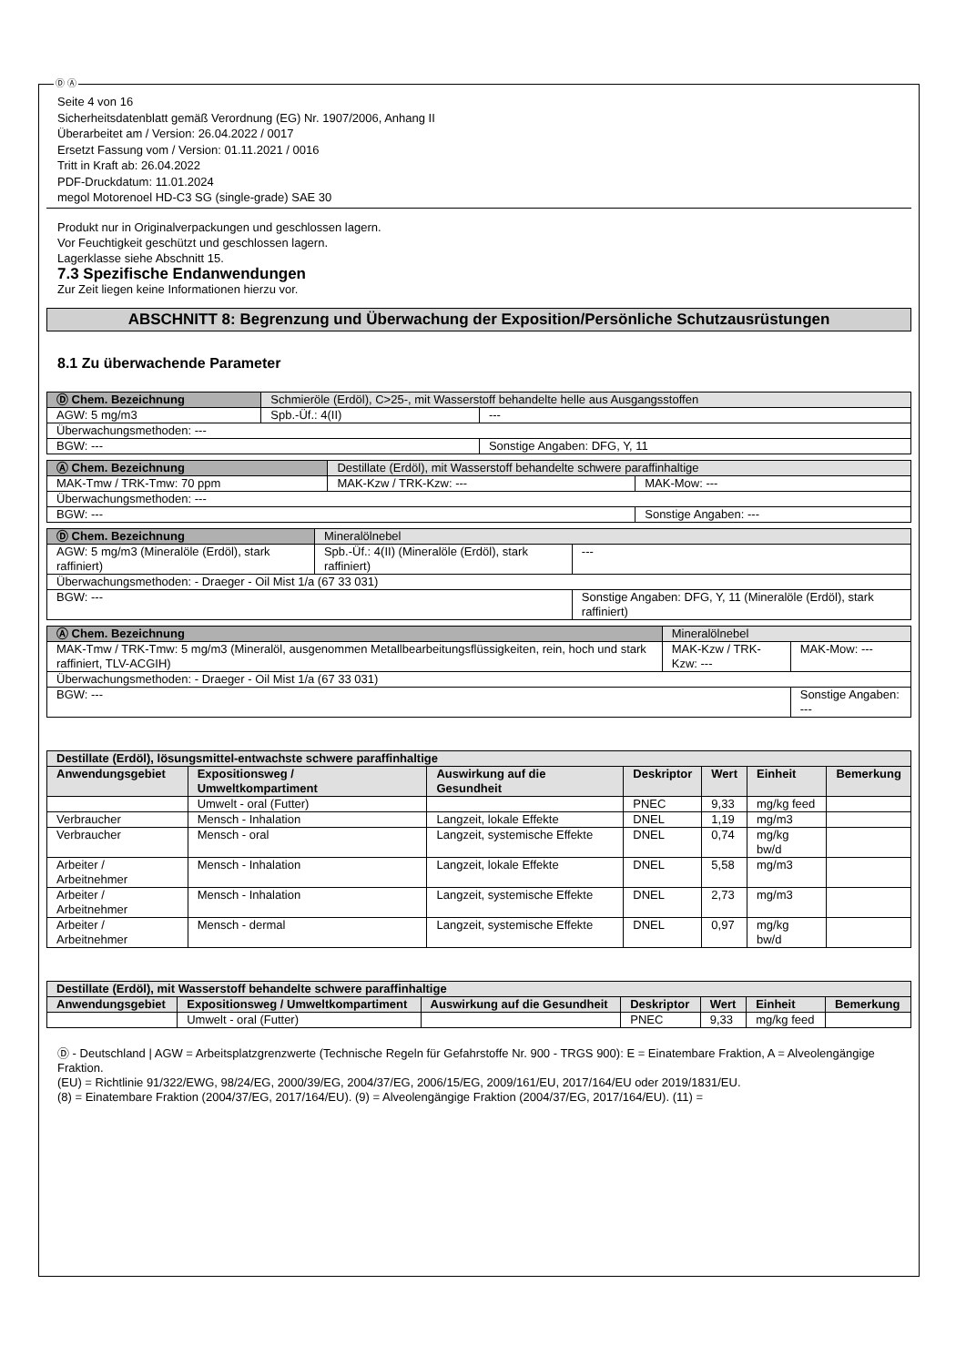Ⓓ Ⓐ
Seite 4 von 16
Sicherheitsdatenblatt gemäß Verordnung (EG) Nr. 1907/2006, Anhang II
Überarbeitet am / Version: 26.04.2022 / 0017
Ersetzt Fassung vom / Version: 01.11.2021 / 0016
Tritt in Kraft ab: 26.04.2022
PDF-Druckdatum: 11.01.2024
megol Motorenoel HD-C3 SG (single-grade) SAE 30
Produkt nur in Originalverpackungen und geschlossen lagern.
Vor Feuchtigkeit geschützt und geschlossen lagern.
Lagerklasse siehe Abschnitt 15.
7.3 Spezifische Endanwendungen
Zur Zeit liegen keine Informationen hierzu vor.
ABSCHNITT 8: Begrenzung und Überwachung der Exposition/Persönliche Schutzausrüstungen
8.1 Zu überwachende Parameter
| Ⓓ Chem. Bezeichnung | Schmieröle (Erdöl), C>25-, mit Wasserstoff behandelte helle aus Ausgangsstoffen | | |
| AGW: 5 mg/m3 | | Spb.-Üf.: 4(II) | --- |
| Überwachungsmethoden: --- | | | |
| BGW: --- | | | Sonstige Angaben: DFG, Y, 11 |
| Ⓐ Chem. Bezeichnung | Destillate (Erdöl), mit Wasserstoff behandelte schwere paraffinhaltige | | |
| MAK-Tmw / TRK-Tmw: 70 ppm | | MAK-Kzw / TRK-Kzw: --- | MAK-Mow: --- |
| Überwachungsmethoden: --- | | | |
| BGW: --- | | | Sonstige Angaben: --- |
| Ⓓ Chem. Bezeichnung | Mineralölnebel | | |
| AGW: 5 mg/m3 (Mineralöle (Erdöl), stark raffiniert) | | Spb.-Üf.: 4(II) (Mineralöle (Erdöl), stark raffiniert) | --- |
| Überwachungsmethoden: - Draeger - Oil Mist 1/a (67 33 031) | | | |
| BGW: --- | | | Sonstige Angaben: DFG, Y, 11 (Mineralöle (Erdöl), stark raffiniert) |
| Ⓐ Chem. Bezeichnung | Mineralölnebel | | |
| MAK-Tmw / TRK-Tmw: 5 mg/m3 (Mineralöl, ausgenommen Metallbearbeitungsflüssigkeiten, rein, hoch und stark raffiniert, TLV-ACGIH) | | MAK-Kzw / TRK-Kzw: --- | MAK-Mow: --- |
| Überwachungsmethoden: - Draeger - Oil Mist 1/a (67 33 031) | | | |
| BGW: --- | | | Sonstige Angaben: --- |
| Destillate (Erdöl), lösungsmittel-entwachste schwere paraffinhaltige | | | | | | |
| --- | --- | --- | --- | --- | --- | --- |
| Anwendungsgebiet | Expositionsweg / Umweltkompartiment | Auswirkung auf die Gesundheit | Deskriptor | Wert | Einheit | Bemerkung |
| | Umwelt - oral (Futter) | | PNEC | 9,33 | mg/kg feed | |
| Verbraucher | Mensch - Inhalation | Langzeit, lokale Effekte | DNEL | 1,19 | mg/m3 | |
| Verbraucher | Mensch - oral | Langzeit, systemische Effekte | DNEL | 0,74 | mg/kg bw/d | |
| Arbeiter / Arbeitnehmer | Mensch - Inhalation | Langzeit, lokale Effekte | DNEL | 5,58 | mg/m3 | |
| Arbeiter / Arbeitnehmer | Mensch - Inhalation | Langzeit, systemische Effekte | DNEL | 2,73 | mg/m3 | |
| Arbeiter / Arbeitnehmer | Mensch - dermal | Langzeit, systemische Effekte | DNEL | 0,97 | mg/kg bw/d | |
| Destillate (Erdöl), mit Wasserstoff behandelte schwere paraffinhaltige | | | | | | |
| --- | --- | --- | --- | --- | --- | --- |
| Anwendungsgebiet | Expositionsweg / Umweltkompartiment | Auswirkung auf die Gesundheit | Deskriptor | Wert | Einheit | Bemerkung |
| | Umwelt - oral (Futter) | | PNEC | 9,33 | mg/kg feed | |
Ⓓ - Deutschland | AGW = Arbeitsplatzgrenzwerte (Technische Regeln für Gefahrstoffe Nr. 900 - TRGS 900): E = Einatembare Fraktion, A = Alveolengängige Fraktion.
(EU) = Richtlinie 91/322/EWG, 98/24/EG, 2000/39/EG, 2004/37/EG, 2006/15/EG, 2009/161/EU, 2017/164/EU oder 2019/1831/EU.
(8) = Einatembare Fraktion (2004/37/EG, 2017/164/EU). (9) = Alveolengängige Fraktion (2004/37/EG, 2017/164/EU). (11) =